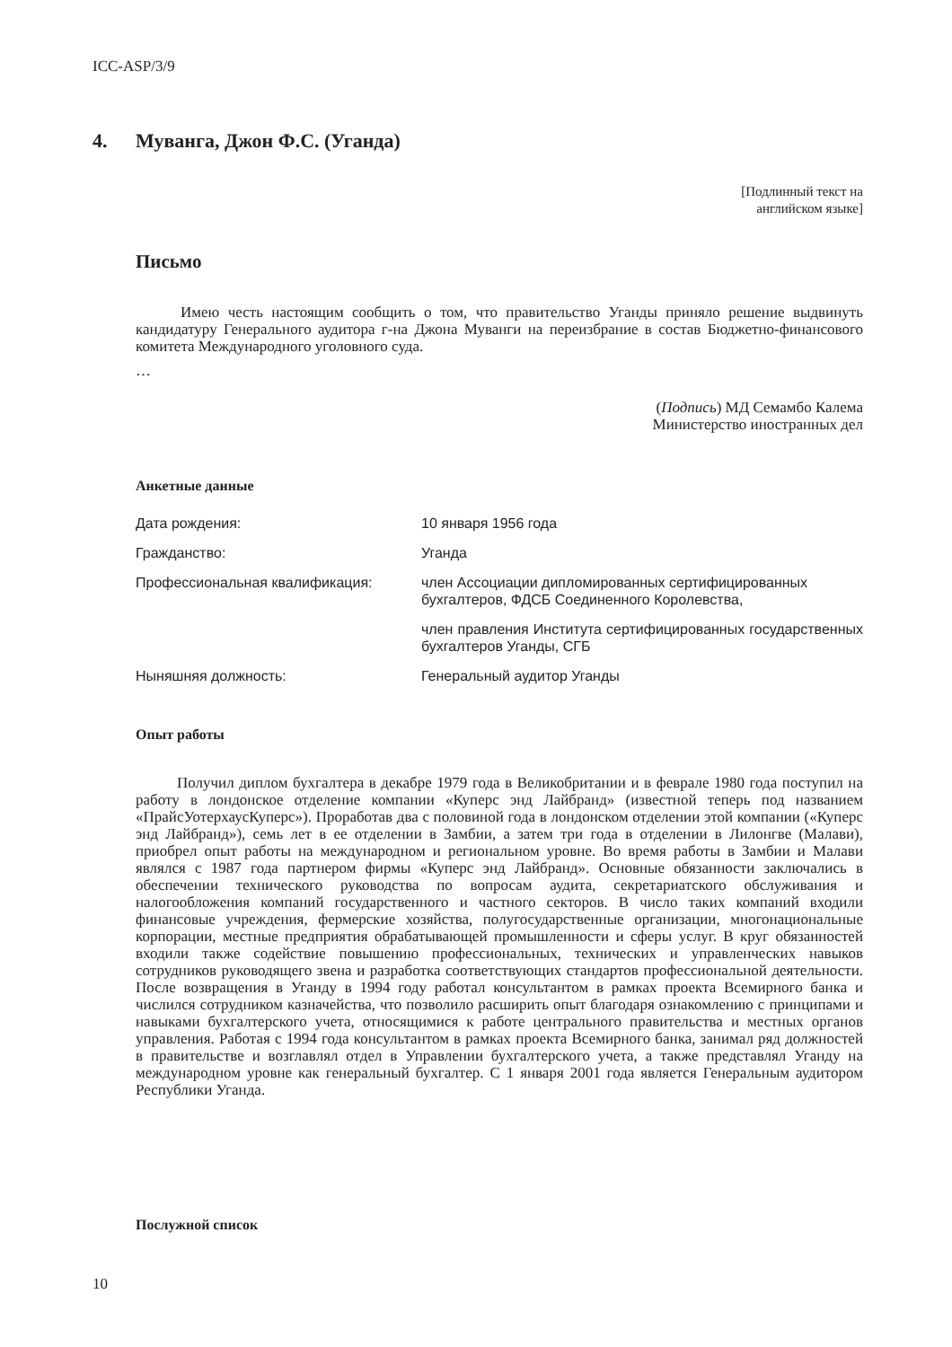ICC-ASP/3/9
4. Муванга, Джон Ф.С. (Уганда)
[Подлинный текст на
английском языке]
Письмо
Имею честь настоящим сообщить о том, что правительство Уганды приняло решение выдвинуть кандидатуру Генерального аудитора г-на Джона Муванги на переизбрание в состав Бюджетно-финансового комитета Международного уголовного суда.
…
(Подпись) МД Семамбо Калема
Министерство иностранных дел
Анкетные данные
| Дата рождения: | 10 января 1956 года |
| Гражданство: | Уганда |
| Профессиональная квалификация: | член Ассоциации дипломированных сертифицированных бухгалтеров, ФДСБ Соединенного Королевства, |
| | член правления Института сертифицированных государственных бухгалтеров Уганды, СГБ |
| Ныняшняя должность: | Генеральный аудитор Уганды |
Опыт работы
Получил диплом бухгалтера в декабре 1979 года в Великобритании и в феврале 1980 года поступил на работу в лондонское отделение компании «Куперс энд Лайбранд» (известной теперь под названием «ПрайсУотерхаусКуперс»). Проработав два с половиной года в лондонском отделении этой компании («Куперс энд Лайбранд»), семь лет в ее отделении в Замбии, а затем три года в отделении в Лилонгве (Малави), приобрел опыт работы на международном и региональном уровне. Во время работы в Замбии и Малави являлся с 1987 года партнером фирмы «Куперс энд Лайбранд». Основные обязанности заключались в обеспечении технического руководства по вопросам аудита, секретариатского обслуживания и налогообложения компаний государственного и частного секторов. В число таких компаний входили финансовые учреждения, фермерские хозяйства, полугосударственные организации, многонациональные корпорации, местные предприятия обрабатывающей промышленности и сферы услуг. В круг обязанностей входили также содействие повышению профессиональных, технических и управленческих навыков сотрудников руководящего звена и разработка соответствующих стандартов профессиональной деятельности. После возвращения в Уганду в 1994 году работал консультантом в рамках проекта Всемирного банка и числился сотрудником казначейства, что позволило расширить опыт благодаря ознакомлению с принципами и навыками бухгалтерского учета, относящимися к работе центрального правительства и местных органов управления. Работая с 1994 года консультантом в рамках проекта Всемирного банка, занимал ряд должностей в правительстве и возглавлял отдел в Управлении бухгалтерского учета, а также представлял Уганду на международном уровне как генеральный бухгалтер. С 1 января 2001 года является Генеральным аудитором Республики Уганда.
Послужной список
10